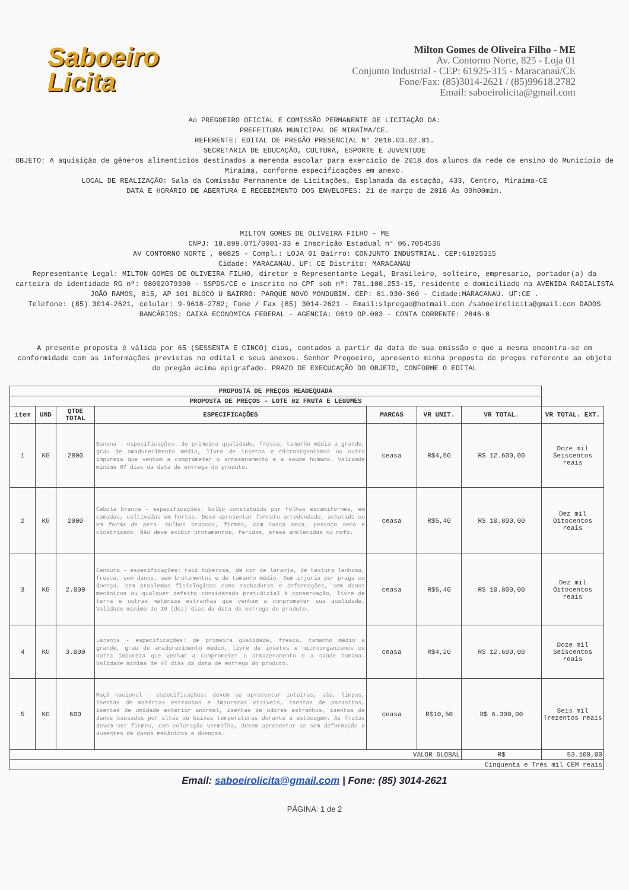Saboeiro
Licita
Milton Gomes de Oliveira Filho - ME
Av. Contorno Norte, 825 - Loja 01
Conjunto Industrial - CEP: 61925-315 - Maracanaú/CE
Fone/Fax: (85)3014-2621 / (85)99618.2782
Email: saboeirolicita@gmail.com
Ao PREGOEIRO OFICIAL E COMISSÃO PERMANENTE DE LICITAÇÃO DA:
PREFEITURA MUNICIPAL DE MIRAÍMA/CE.
REFERENTE: EDITAL DE PREGÃO PRESENCIAL N° 2018.03.02.01.
SECRETARIA DE EDUCAÇÃO, CULTURA, ESPORTE E JUVENTUDE
OBJETO: A aquisição de gêneros alimentícios destinados a merenda escolar para exercício de 2018 dos alunos da rede de ensino do Município de Miraíma, conforme especificações em anexo.
LOCAL DE REALIZAÇÃO: Sala da Comissão Permanente de Licitações, Esplanada da estação, 433, Centro, Miraíma-CE
DATA E HORÁRIO DE ABERTURA E RECEBIMENTO DOS ENVELOPES: 21 de março de 2018 Ás 09h00min.
MILTON GOMES DE OLIVEIRA FILHO - ME
CNPJ: 18.899.071/0001-33 e Inscrição Estadual n° 06.7054536
AV CONTORNO NORTE , 00825 - Compl.: LOJA 01 Bairro: CONJUNTO INDUSTRIAL. CEP:61925315
Cidade: MARACANAU. UF: CE Distrito: MARACANAU
Representante Legal: MILTON GOMES DE OLIVEIRA FILHO, diretor e Representante Legal, Brasileiro, solteiro, empresario, portador(a) da carteira de identidade RG nº: 98002079390 - SSPDS/CE e inscrito no CPF sob nº: 781.100.253-15, residente e domiciliado na AVENIDA RADIALISTA JOÃO RAMOS, 815, AP 101 BLOCO U BAIRRO: PARQUE NOVO MONDUBIM. CEP: 61.930-360 - Cidade:MARACANAU. UF:CE .
Telefone: (85) 3014-2621, celular: 9-9618-2782; Fone / Fax (85) 3014-2621 - Email:slpregao@hotmail.com /saboeirolicita@gmail.com DADOS BANCÁRIOS: CAIXA ECONOMICA FEDERAL - AGENCIA: 0619 OP.003 - CONTA CORRENTE: 2846-0
A presente proposta é válida por 65 (SESSENTA E CINCO) dias, contados a partir da data de sua emissão e que a mesma encontra-se em conformidade com as informações previstas no edital e seus anexos. Senhor Pregoeiro, apresento minha proposta de preços referente ao objeto do pregão acima epigrafado. PRAZO DE EXECUCAÇÃO DO OBJETO, CONFORME O EDITAL
| PROPOSTA DE PREÇOS READEQUADA | | | | | | | |
| --- | --- | --- | --- | --- | --- | --- | --- |
| PROPOSTA DE PREÇOS - LOTE 02 FRUTA E LEGUMES | | | | | | | |
| item | UND | QTDE TOTAL | ESPECIFICAÇÕES | MARCAS | VR UNIT. | VR TOTAL. | VR TOTAL. EXT. |
| 1 | KG | 2800 | Banana - especificações: de primeira qualidade, fresca, tamanho média a grande, grau de amadurecimento médio, livre de insetos e microorganismos ou outra impureza que venham a comprometer o armazenamento e a saúde humana. Validade mínima 07 dias da data de entrega do produto. | ceasa | R$4,50 | R$ 12.600,00 | Doze mil Seiscentos reais |
| 2 | KG | 2000 | Cebola branca - especificações: bolbo constituído por folhas escamiformes, em camadas, cultivadas em hortas. Deve apresentar formato arredondado, achatado ou em forma de pera. Bulbos brancos, firmes, com casca seca, pescoço seco e cicatrizado. Não deve exibir brotamentos, feridas, áreas amolecidas ou mofo. | ceasa | R$5,40 | R$ 10.800,00 | Dez mil Oitocentos reais |
| 3 | KG | 2.000 | Cenoura - especificações: raiz tuberosa, de cor de laranja, de textura lenhosa, fresca, sem danos, sem brotamentos e de tamanho médio. Sem injúria por praga ou doença, sem problemas fisiológicos como rachaduras e deformações, sem danos mecânicos ou qualquer defeito considerado prejudicial à conservação, livre de terra e outras matérias estranhas que venham a comprometer sua qualidade. Validade mínima de 10 (dez) dias da data de entrega do produto. | ceasa | R$5,40 | R$ 10.800,00 | Dez mil Oitocentos reais |
| 4 | KG | 3.000 | Laranja - especificações: de primeira qualidade, fresca, tamanho médio a grande, grau de amadurecimento médio, livre de insetos e microorganismos ou outra impureza que venham a comprometer o armazenamento e a saúde humana. Validade mínima de 07 dias da data de entrega do produto. | ceasa | R$4,20 | R$ 12.600,00 | Doze mil Seiscentos reais |
| 5 | KG | 600 | Maçã nacional - especificações: devem se apresentar inteiras, sãs, limpas, isentas de matérias estranhas e impurezas visíveis, isentas de parasitas, isentas de umidade exterior anormal, isentas de odores estranhos, isentas de danos causados por altas ou baixas temperaturas durante a estocagem. As frutas devem ser firmes, com coloração vermelha, devem apresentar-se sem deformação e ausentes de danos mecânicos e doenças. | ceasa | R$10,50 | R$ 6.300,00 | Seis mil Trezentos reais |
| VALOR GLOBAL | | | | | | R$ | 53.100,00 |
| Cinquenta e Três mil CEM reais | | | | | | | |
Email: saboeirolicita@gmail.com | Fone: (85) 3014-2621
PÁGINA: 1 de 2